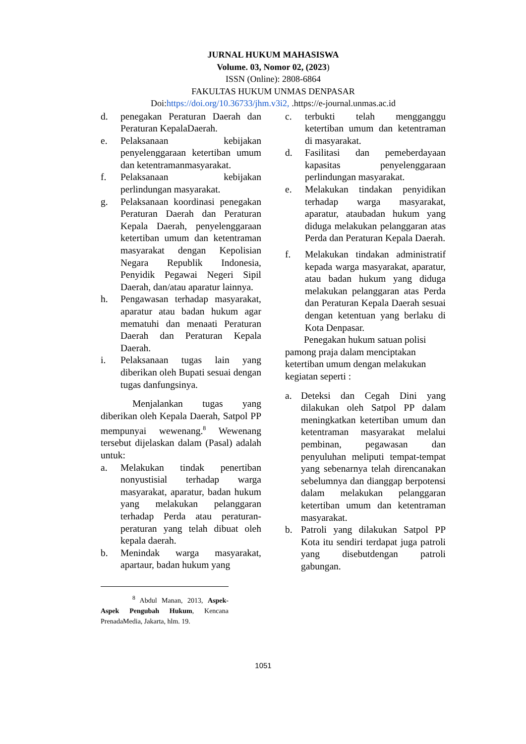JURNAL HUKUM MAHASISWA
Volume. 03, Nomor 02, (2023)
ISSN (Online): 2808-6864
FAKULTAS HUKUM UNMAS DENPASAR
Doi:https://doi.org/10.36733/jhm.v3i2, .https://e-journal.unmas.ac.id
d. penegakan Peraturan Daerah dan Peraturan KepalaDaerah.
e. Pelaksanaan kebijakan penyelenggaraan ketertiban umum dan ketentramanmasyarakat.
f. Pelaksanaan kebijakan perlindungan masyarakat.
g. Pelaksanaan koordinasi penegakan Peraturan Daerah dan Peraturan Kepala Daerah, penyelenggaraan ketertiban umum dan ketentraman masyarakat dengan Kepolisian Negara Republik Indonesia, Penyidik Pegawai Negeri Sipil Daerah, dan/atau aparatur lainnya.
h. Pengawasan terhadap masyarakat, aparatur atau badan hukum agar mematuhi dan menaati Peraturan Daerah dan Peraturan Kepala Daerah.
i. Pelaksanaan tugas lain yang diberikan oleh Bupati sesuai dengan tugas danfungsinya.
Menjalankan tugas yang diberikan oleh Kepala Daerah, Satpol PP mempunyai wewenang.<sup>8</sup> Wewenang tersebut dijelaskan dalam (Pasal) adalah untuk:
a. Melakukan tindak penertiban nonyustisial terhadap warga masyarakat, aparatur, badan hukum yang melakukan pelanggaran terhadap Perda atau peraturan-peraturan yang telah dibuat oleh kepala daerah.
b. Menindak warga masyarakat, apartaur, badan hukum yang
<sup>8</sup> Abdul Manan, 2013, Aspek-Aspek Pengubah Hukum, Kencana PrenadaMedia, Jakarta, hlm. 19.
c. terbukti telah mengganggu ketertiban umum dan ketentraman di masyarakat.
d. Fasilitasi dan pemeberdayaan kapasitas penyelenggaraan perlindungan masyarakat.
e. Melakukan tindakan penyidikan terhadap warga masyarakat, aparatur, ataubadan hukum yang diduga melakukan pelanggaran atas Perda dan Peraturan Kepala Daerah.
f. Melakukan tindakan administratif kepada warga masyarakat, aparatur, atau badan hukum yang diduga melakukan pelanggaran atas Perda dan Peraturan Kepala Daerah sesuai dengan ketentuan yang berlaku di Kota Denpasar.
Penegakan hukum satuan polisi pamong praja dalam menciptakan ketertiban umum dengan melakukan kegiatan seperti :
a. Deteksi dan Cegah Dini yang dilakukan oleh Satpol PP dalam meningkatkan ketertiban umum dan ketentraman masyarakat melalui pembinan, pegawasan dan penyuluhan meliputi tempat-tempat yang sebenarnya telah direncanakan sebelumnya dan dianggap berpotensi dalam melakukan pelanggaran ketertiban umum dan ketentraman masyarakat.
b. Patroli yang dilakukan Satpol PP Kota itu sendiri terdapat juga patroli yang disebutdengan patroli gabungan.
1051